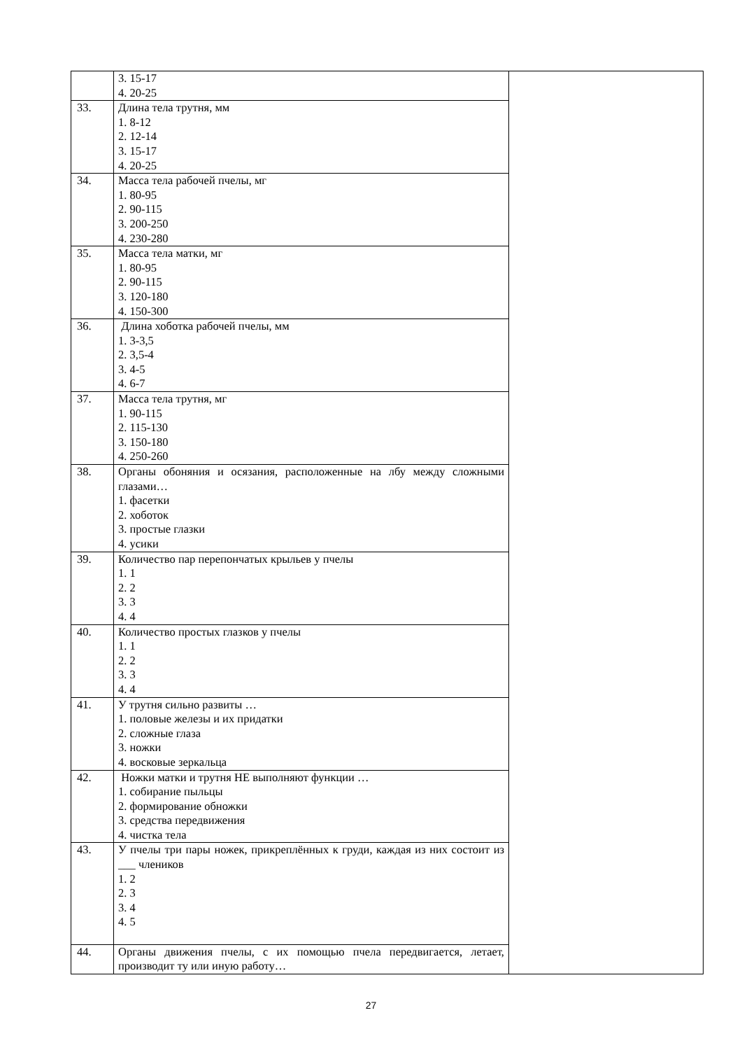| | 3. 15-17 4. 20-25 | |
| 33. | Длина тела трутня, мм 1. 8-12 2. 12-14 3. 15-17 4. 20-25 | |
| 34. | Масса тела рабочей пчелы, мг 1. 80-95 2. 90-115 3. 200-250 4. 230-280 | |
| 35. | Масса тела матки, мг 1. 80-95 2. 90-115 3. 120-180 4. 150-300 | |
| 36. | Длина хоботка рабочей пчелы, мм 1. 3-3,5 2. 3,5-4 3. 4-5 4. 6-7 | |
| 37. | Масса тела трутня, мг 1. 90-115 2. 115-130 3. 150-180 4. 250-260 | |
| 38. | Органы обоняния и осязания, расположенные на лбу между сложными глазами… 1. фасетки 2. хоботок 3. простые глазки 4. усики | |
| 39. | Количество пар перепончатых крыльев у пчелы 1. 1 2. 2 3. 3 4. 4 | |
| 40. | Количество простых глазков у пчелы 1. 1 2. 2 3. 3 4. 4 | |
| 41. | У трутня сильно развиты … 1. половые железы и их придатки 2. сложные глаза 3. ножки 4. восковые зеркальца | |
| 42. | Ножки матки и трутня НЕ выполняют функции … 1. собирание пыльцы 2. формирование обножки 3. средства передвижения 4. чистка тела | |
| 43. | У пчелы три пары ножек, прикреплённых к груди, каждая из них состоит из ___ члеников 1. 2 2. 3 3. 4 4. 5 | |
| 44. | Органы движения пчелы, с их помощью пчела передвигается, летает, производит ту или иную работу… | |
27